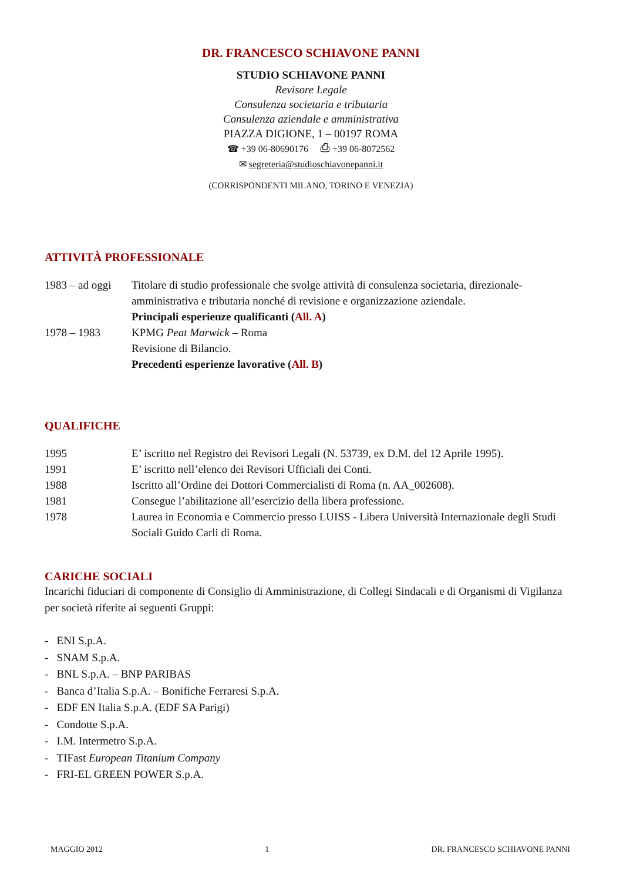DR. FRANCESCO SCHIAVONE PANNI
STUDIO SCHIAVONE PANNI
Revisore Legale
Consulenza societaria e tributaria
Consulenza aziendale e amministrativa
PIAZZA DIGIONE, 1 – 00197 ROMA
☎ +39 06-80690176 ⎙ +39 06-8072562
✉ segreteria@studioschiavonepanni.it
(CORRISPONDENTI MILANO, TORINO E VENEZIA)
ATTIVITÀ PROFESSIONALE
1983 – ad oggi
Titolare di studio professionale che svolge attività di consulenza societaria, direzionale-amministrativa e tributaria nonché di revisione e organizzazione aziendale.
Principali esperienze qualificanti (All. A)
1978 – 1983 KPMG Peat Marwick – Roma
Revisione di Bilancio.
Precedenti esperienze lavorative (All. B)
QUALIFICHE
1995 E’ iscritto nel Registro dei Revisori Legali (N. 53739, ex D.M. del 12 Aprile 1995).
1991 E’ iscritto nell’elenco dei Revisori Ufficiali dei Conti.
1988 Iscritto all’Ordine dei Dottori Commercialisti di Roma (n. AA_002608).
1981 Consegue l’abilitazione all’esercizio della libera professione.
1978 Laurea in Economia e Commercio presso LUISS - Libera Università Internazionale degli Studi Sociali Guido Carli di Roma.
CARICHE SOCIALI
Incarichi fiduciari di componente di Consiglio di Amministrazione, di Collegi Sindacali e di Organismi di Vigilanza per società riferite ai seguenti Gruppi:
- ENI S.p.A.
- SNAM S.p.A.
- BNL S.p.A. – BNP PARIBAS
- Banca d’Italia S.p.A. – Bonifiche Ferraresi S.p.A.
- EDF EN Italia S.p.A. (EDF SA Parigi)
- Condotte S.p.A.
- I.M. Intermetro S.p.A.
- TIFast European Titanium Company
- FRI-EL GREEN POWER S.p.A.
MAGGIO 2012 1 DR. FRANCESCO SCHIAVONE PANNI